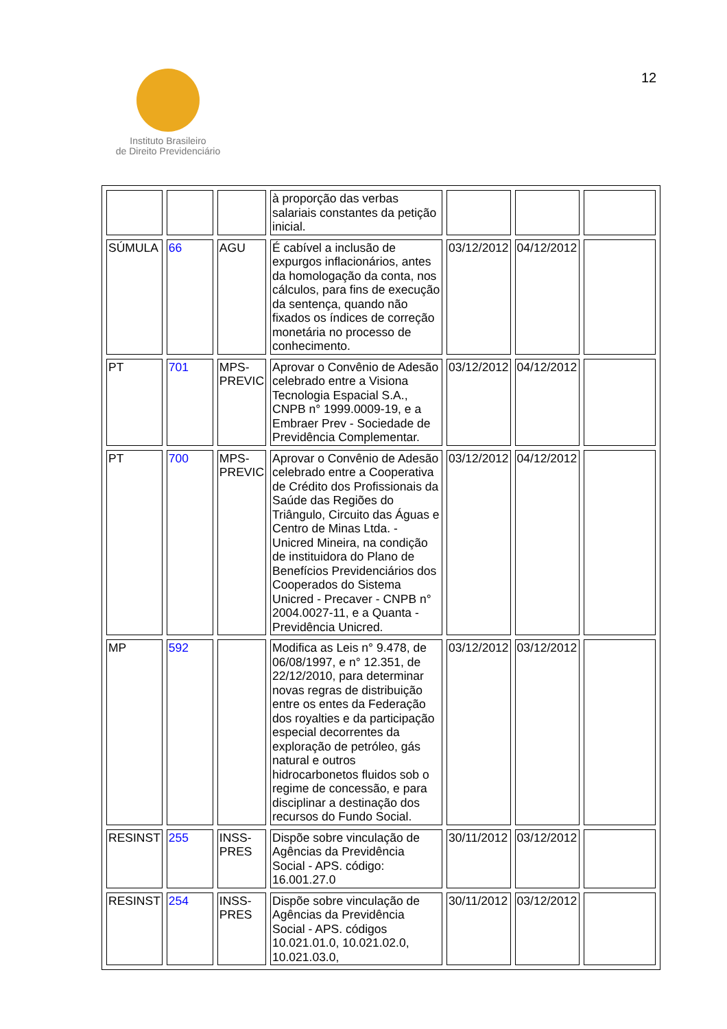Instituto Brasileiro
de Direito Previdenciário
12
| | | | à proporção das verbas salariais constantes da petição inicial. | | | |
| SÚMULA | 66 | AGU | É cabível a inclusão de expurgos inflacionários, antes da homologação da conta, nos cálculos, para fins de execução da sentença, quando não fixados os índices de correção monetária no processo de conhecimento. | 03/12/2012 | 04/12/2012 | |
| PT | 701 | MPS-PREVIC | Aprovar o Convênio de Adesão celebrado entre a Visiona Tecnologia Espacial S.A., CNPB n° 1999.0009-19, e a Embraer Prev - Sociedade de Previdência Complementar. | 03/12/2012 | 04/12/2012 | |
| PT | 700 | MPS-PREVIC | Aprovar o Convênio de Adesão celebrado entre a Cooperativa de Crédito dos Profissionais da Saúde das Regiões do Triângulo, Circuito das Águas e Centro de Minas Ltda. - Unicred Mineira, na condição de instituidora do Plano de Benefícios Previdenciários dos Cooperados do Sistema Unicred - Precaver - CNPB n° 2004.0027-11, e a Quanta - Previdência Unicred. | 03/12/2012 | 04/12/2012 | |
| MP | 592 | | Modifica as Leis n° 9.478, de 06/08/1997, e n° 12.351, de 22/12/2010, para determinar novas regras de distribuição entre os entes da Federação dos royalties e da participação especial decorrentes da exploração de petróleo, gás natural e outros hidrocarbonetos fluidos sob o regime de concessão, e para disciplinar a destinação dos recursos do Fundo Social. | 03/12/2012 | 03/12/2012 | |
| RESINST | 255 | INSS-PRES | Dispõe sobre vinculação de Agências da Previdência Social - APS. código: 16.001.27.0 | 30/11/2012 | 03/12/2012 | |
| RESINST | 254 | INSS-PRES | Dispõe sobre vinculação de Agências da Previdência Social - APS. códigos 10.021.01.0, 10.021.02.0, 10.021.03.0, | 30/11/2012 | 03/12/2012 | |